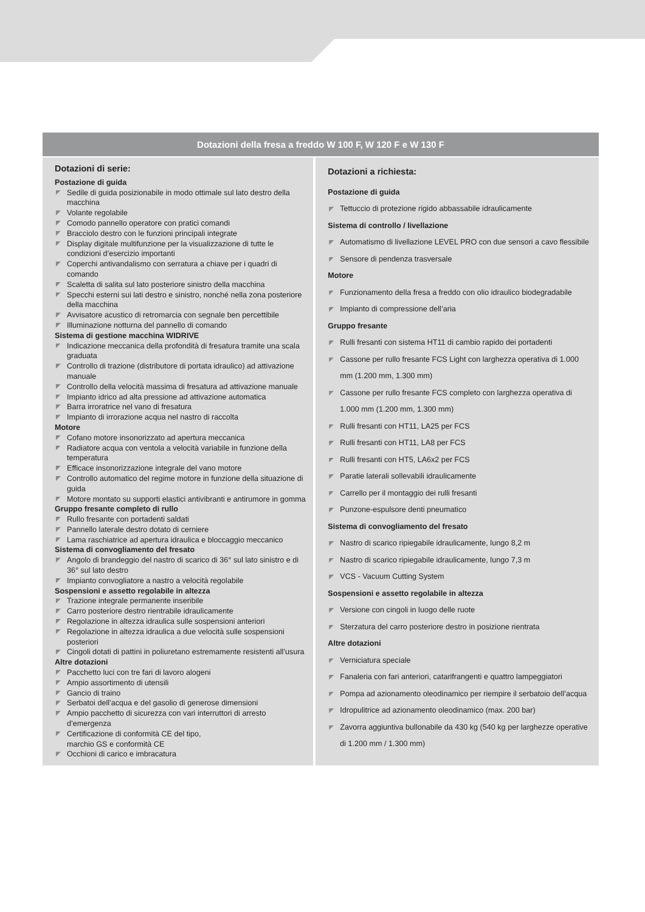Dotazioni della fresa a freddo W 100 F, W 120 F e W 130 F
Dotazioni di serie:
Postazione di guida
Sedile di guida posizionabile in modo ottimale sul lato destro della macchina
Volante regolabile
Comodo pannello operatore con pratici comandi
Bracciolo destro con le funzioni principali integrate
Display digitale multifunzione per la visualizzazione di tutte le condizioni d’esercizio importanti
Coperchi antivandalismo con serratura a chiave per i quadri di comando
Scaletta di salita sul lato posteriore sinistro della macchina
Specchi esterni sui lati destro e sinistro, nonché nella zona posteriore della macchina
Avvisatore acustico di retromarcia con segnale ben percettibile
Illuminazione notturna del pannello di comando
Sistema di gestione macchina WIDRIVE
Indicazione meccanica della profondità di fresatura tramite una scala graduata
Controllo di trazione (distributore di portata idraulico) ad attivazione manuale
Controllo della velocità massima di fresatura ad attivazione manuale
Impianto idrico ad alta pressione ad attivazione automatica
Barra irroratrice nel vano di fresatura
Impianto di irrorazione acqua nel nastro di raccolta
Motore
Cofano motore insonorizzato ad apertura meccanica
Radiatore acqua con ventola a velocità variabile in funzione della temperatura
Efficace insonorizzazione integrale del vano motore
Controllo automatico del regime motore in funzione della situazione di guida
Motore montato su supporti elastici antivibranti e antirumore in gomma
Gruppo fresante completo di rullo
Rullo fresante con portadenti saldati
Pannello laterale destro dotato di cerniere
Lama raschiatrice ad apertura idraulica e bloccaggio meccanico
Sistema di convogliamento del fresato
Angolo di brandeggio del nastro di scarico di 36° sul lato sinistro e di 36° sul lato destro
Impianto convogliatore a nastro a velocità regolabile
Sospensioni e assetto regolabile in altezza
Trazione integrale permanente inseribile
Carro posteriore destro rientrabile idraulicamente
Regolazione in altezza idraulica sulle sospensioni anteriori
Regolazione in altezza idraulica a due velocità sulle sospensioni posteriori
Cingoli dotati di pattini in poliuretano estremamente resistenti all’usura
Altre dotazioni
Pacchetto luci con tre fari di lavoro alogeni
Ampio assortimento di utensili
Gancio di traino
Serbatoi dell’acqua e del gasolio di generose dimensioni
Ampio pacchetto di sicurezza con vari interruttori di arresto d’emergenza
Certificazione di conformità CE del tipo,
marchio GS e conformità CE
Occhioni di carico e imbracatura
Dotazioni a richiesta:
Postazione di guida
Tettuccio di protezione rigido abbassabile idraulicamente
Sistema di controllo / livellazione
Automatismo di livellazione LEVEL PRO con due sensori a cavo flessibile
Sensore di pendenza trasversale
Motore
Funzionamento della fresa a freddo con olio idraulico biodegradabile
Impianto di compressione dell’aria
Gruppo fresante
Rulli fresanti con sistema HT11 di cambio rapido dei portadenti
Cassone per rullo fresante FCS Light con larghezza operativa di 1.000 mm (1.200 mm, 1.300 mm)
Cassone per rullo fresante FCS completo con larghezza operativa di 1.000 mm (1.200 mm, 1.300 mm)
Rulli fresanti con HT11, LA25 per FCS
Rulli fresanti con HT11, LA8 per FCS
Rulli fresanti con HT5, LA6x2 per FCS
Paratie laterali sollevabili idraulicamente
Carrello per il montaggio dei rulli fresanti
Punzone-espulsore denti pneumatico
Sistema di convogliamento del fresato
Nastro di scarico ripiegabile idraulicamente, lungo 8,2 m
Nastro di scarico ripiegabile idraulicamente, lungo 7,3 m
VCS - Vacuum Cutting System
Sospensioni e assetto regolabile in altezza
Versione con cingoli in luogo delle ruote
Sterzatura del carro posteriore destro in posizione rientrata
Altre dotazioni
Verniciatura speciale
Fanaleria con fari anteriori, catarifrangenti e quattro lampeggiatori
Pompa ad azionamento oleodinamico per riempire il serbatoio dell’acqua
Idropulitrice ad azionamento oleodinamico (max. 200 bar)
Zavorra aggiuntiva bullonabile da 430 kg (540 kg per larghezze operative di 1.200 mm / 1.300 mm)